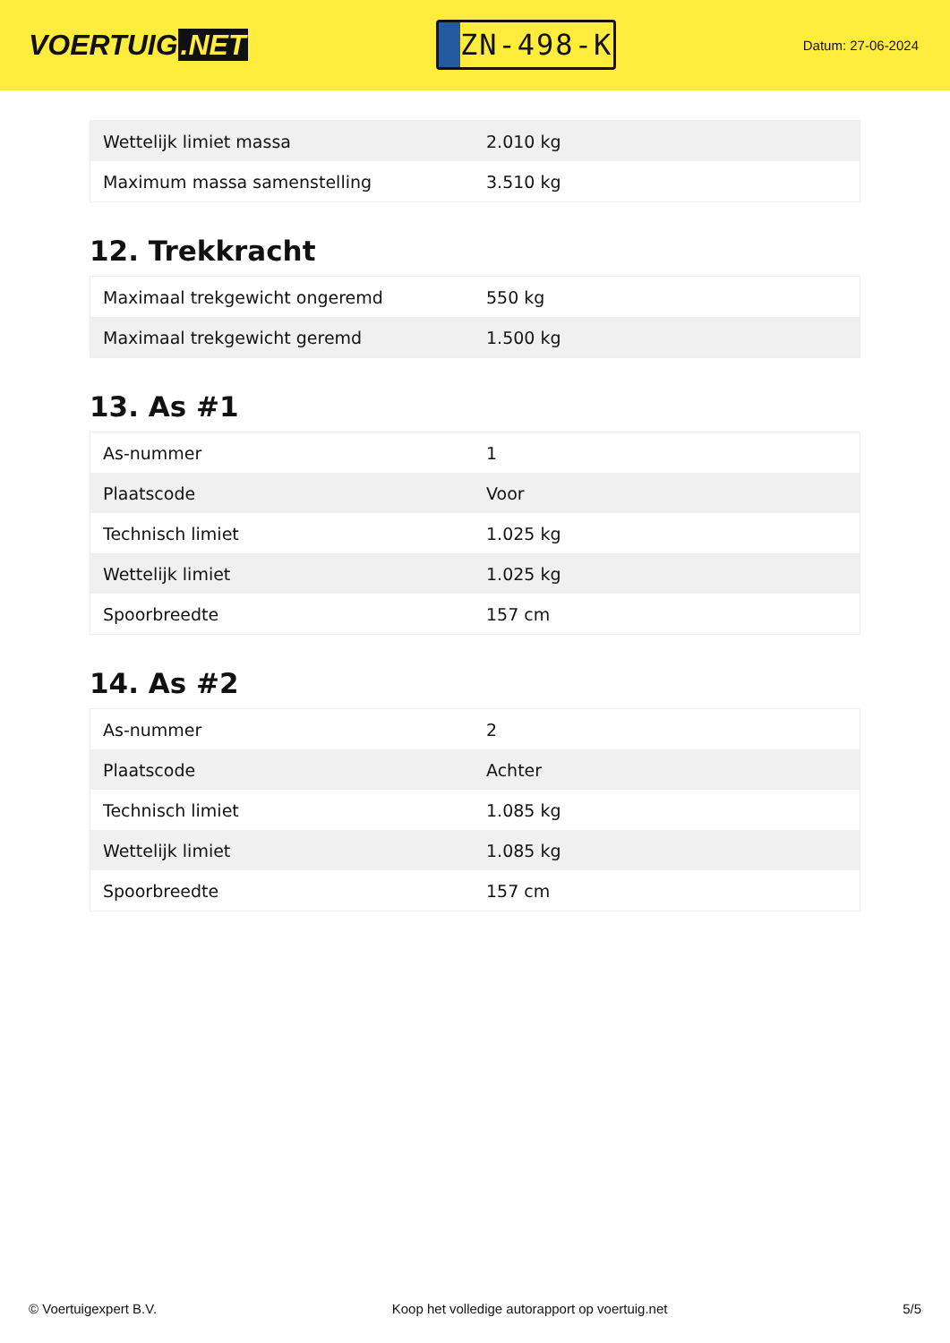VOERTUIG.NET
ZN-498-K
Datum: 27-06-2024
| Wettelijk limiet massa | 2.010 kg |
| Maximum massa samenstelling | 3.510 kg |
12. Trekkracht
| Maximaal trekgewicht ongeremd | 550 kg |
| Maximaal trekgewicht geremd | 1.500 kg |
13. As #1
| As-nummer | 1 |
| Plaatscode | Voor |
| Technisch limiet | 1.025 kg |
| Wettelijk limiet | 1.025 kg |
| Spoorbreedte | 157 cm |
14. As #2
| As-nummer | 2 |
| Plaatscode | Achter |
| Technisch limiet | 1.085 kg |
| Wettelijk limiet | 1.085 kg |
| Spoorbreedte | 157 cm |
© Voertuigexpert B.V. Koop het volledige autorapport op voertuig.net 5/5